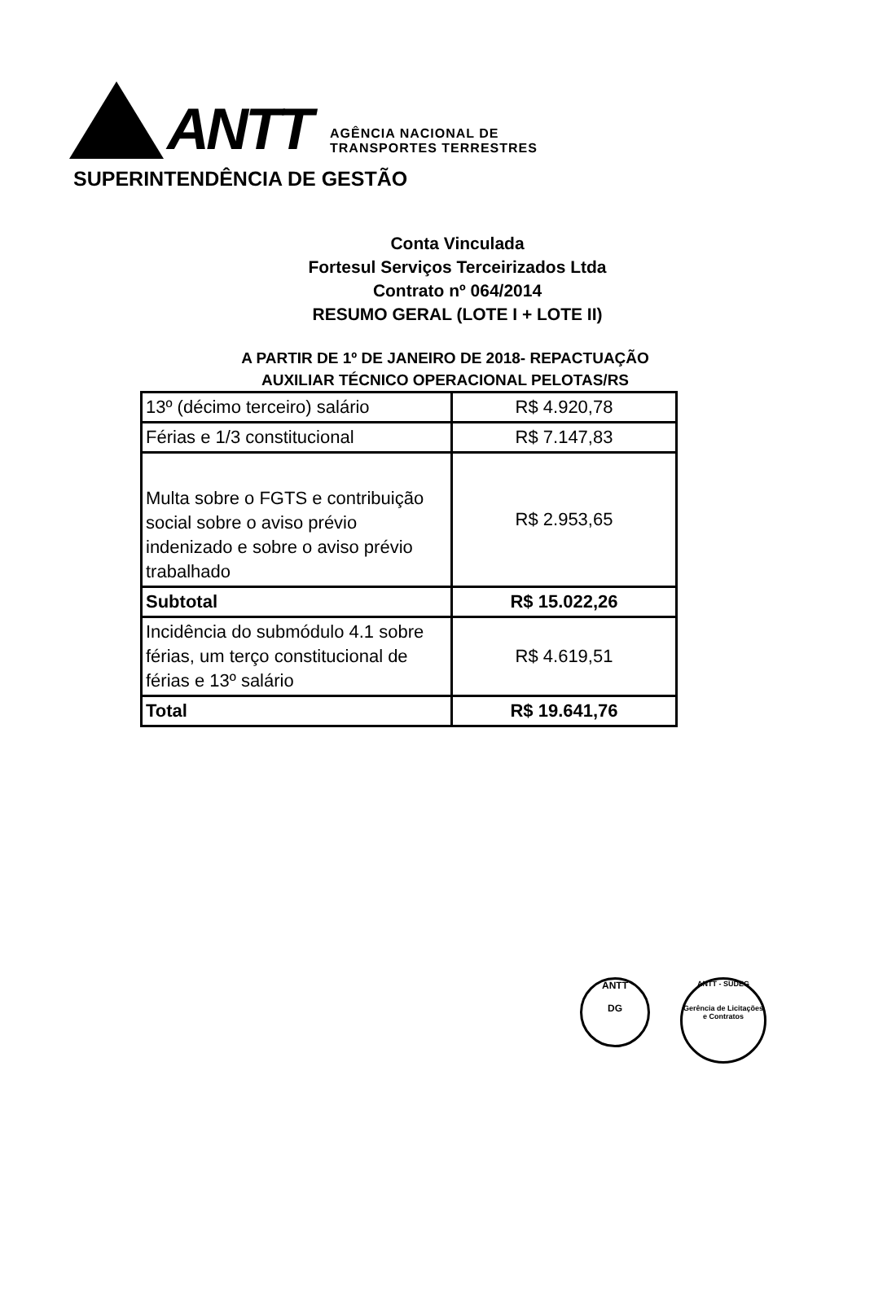ANTT
AGÊNCIA NACIONAL DE
TRANSPORTES TERRESTRES
SUPERINTENDÊNCIA DE GESTÃO
Conta Vinculada
Fortesul Serviços Terceirizados Ltda
Contrato nº 064/2014
RESUMO GERAL (LOTE I + LOTE II)
A PARTIR DE 1º DE JANEIRO DE 2018- REPACTUAÇÃO
AUXILIAR TÉCNICO OPERACIONAL PELOTAS/RS
| 13º (décimo terceiro) salário | R$ 4.920,78 |
| Férias e 1/3 constitucional | R$ 7.147,83 |
| Multa sobre o FGTS e contribuição social sobre o aviso prévio indenizado e sobre o aviso prévio trabalhado | R$ 2.953,65 |
| Subtotal | R$ 15.022,26 |
| Incidência do submódulo 4.1 sobre férias, um terço constitucional de férias e 13º salário | R$ 4.619,51 |
| Total | R$ 19.641,76 |
ANTT
DG
ANTT - SUDEG
Gerência de Licitações e Contratos